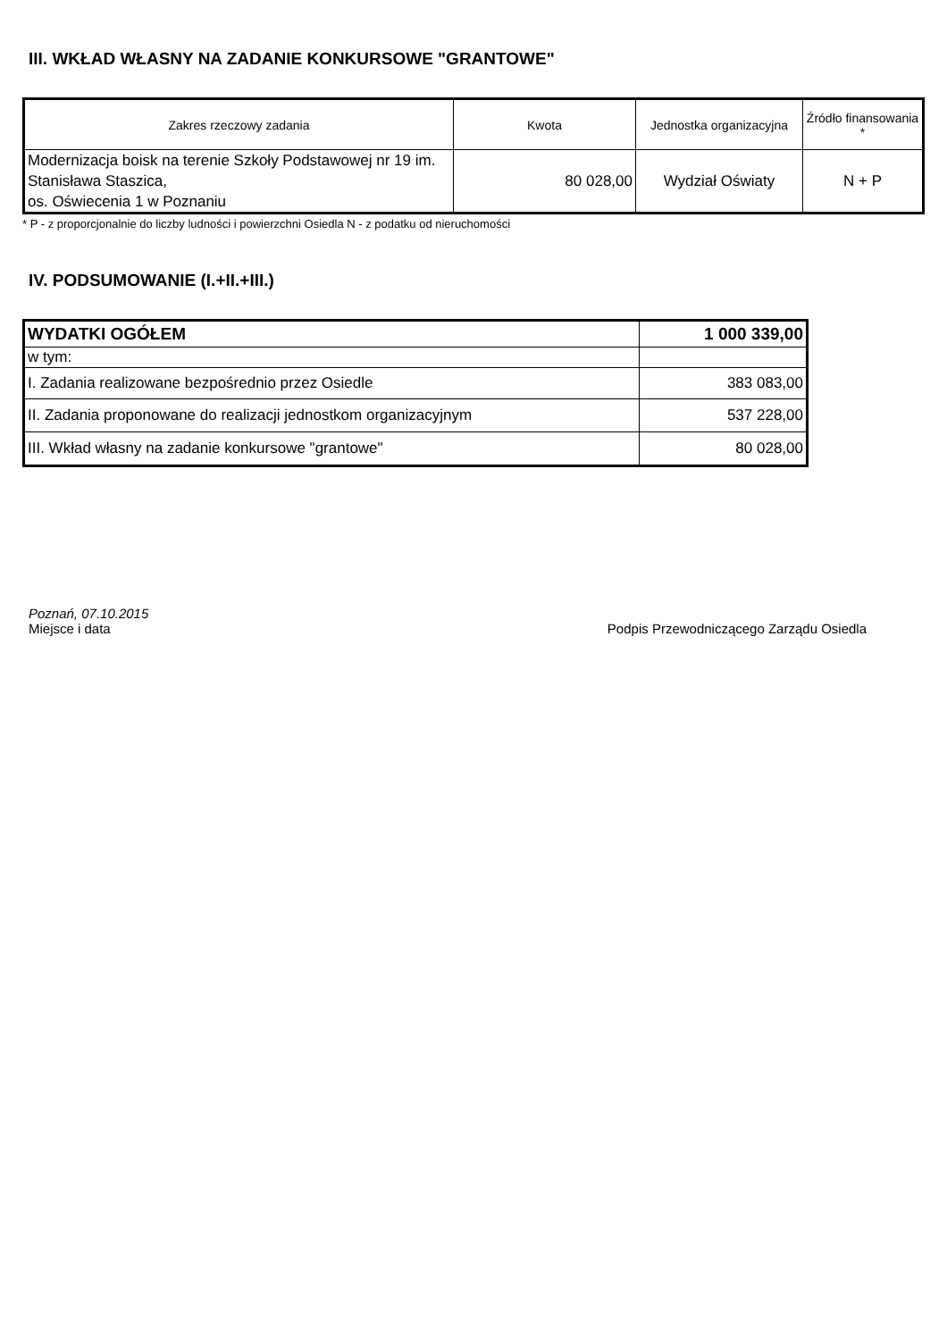III. WKŁAD WŁASNY NA ZADANIE KONKURSOWE "GRANTOWE"
| Zakres rzeczowy zadania | Kwota | Jednostka organizacyjna | Źródło finansowania * |
| --- | --- | --- | --- |
| Modernizacja boisk na terenie Szkoły Podstawowej nr 19 im. Stanisława Staszica, os. Oświecenia 1 w Poznaniu | 80 028,00 | Wydział Oświaty | N + P |
* P - z proporcjonalnie do liczby ludności i powierzchni Osiedla N - z podatku od nieruchomości
IV. PODSUMOWANIE (I.+II.+III.)
| WYDATKI OGÓŁEM | 1 000 339,00 |
| w tym: | |
| I. Zadania realizowane bezpośrednio przez Osiedle | 383 083,00 |
| II. Zadania proponowane do realizacji jednostkom organizacyjnym | 537 228,00 |
| III. Wkład własny na zadanie konkursowe "grantowe" | 80 028,00 |
Poznań, 07.10.2015
Miejsce i data Podpis Przewodniczącego Zarządu Osiedla